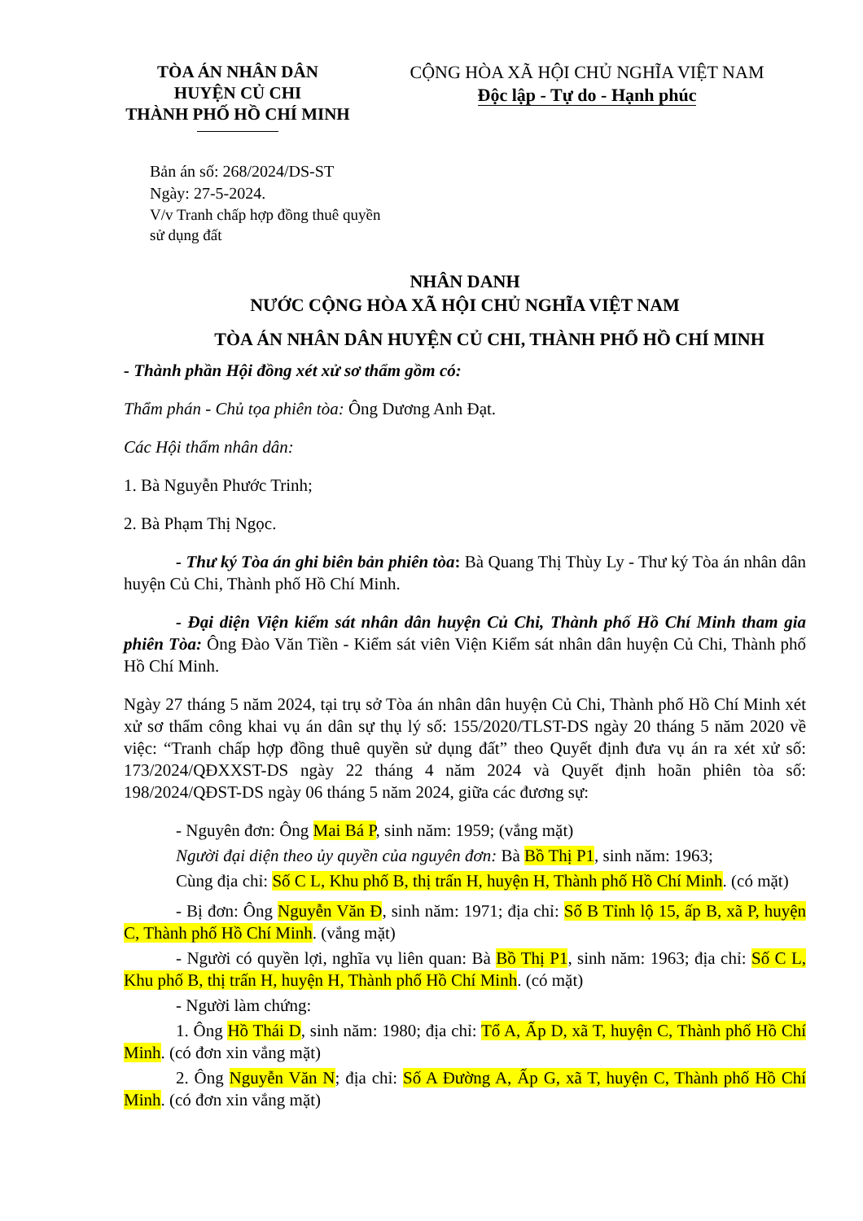TÒA ÁN NHÂN DÂN
HUYỆN CỦ CHI
THÀNH PHỐ HỒ CHÍ MINH
CỘNG HÒA XÃ HỘI CHỦ NGHĨA VIỆT NAM
Độc lập - Tự do - Hạnh phúc
Bản án số: 268/2024/DS-ST
Ngày: 27-5-2024.
V/v Tranh chấp hợp đồng thuê quyền sử dụng đất
NHÂN DANH
NƯỚC CỘNG HÒA XÃ HỘI CHỦ NGHĨA VIỆT NAM
TÒA ÁN NHÂN DÂN HUYỆN CỦ CHI, THÀNH PHỐ HỒ CHÍ MINH
- Thành phần Hội đồng xét xử sơ thẩm gồm có:
Thẩm phán - Chủ tọa phiên tòa: Ông Dương Anh Đạt.
Các Hội thẩm nhân dân:
1. Bà Nguyễn Phước Trinh;
2. Bà Phạm Thị Ngọc.
- Thư ký Tòa án ghi biên bản phiên tòa: Bà Quang Thị Thùy Ly - Thư ký Tòa án nhân dân huyện Củ Chi, Thành phố Hồ Chí Minh.
- Đại diện Viện kiểm sát nhân dân huyện Củ Chi, Thành phố Hồ Chí Minh tham gia phiên Tòa: Ông Đào Văn Tiền - Kiểm sát viên Viện Kiểm sát nhân dân huyện Củ Chi, Thành phố Hồ Chí Minh.
Ngày 27 tháng 5 năm 2024, tại trụ sở Tòa án nhân dân huyện Củ Chi, Thành phố Hồ Chí Minh xét xử sơ thẩm công khai vụ án dân sự thụ lý số: 155/2020/TLST-DS ngày 20 tháng 5 năm 2020 về việc: “Tranh chấp hợp đồng thuê quyền sử dụng đất” theo Quyết định đưa vụ án ra xét xử số: 173/2024/QĐXXST-DS ngày 22 tháng 4 năm 2024 và Quyết định hoãn phiên tòa số: 198/2024/QĐST-DS ngày 06 tháng 5 năm 2024, giữa các đương sự:
- Nguyên đơn: Ông Mai Bá P, sinh năm: 1959; (vắng mặt)
Người đại diện theo ủy quyền của nguyên đơn: Bà Bồ Thị P1, sinh năm: 1963;
Cùng địa chỉ: Số C L, Khu phố B, thị trấn H, huyện H, Thành phố Hồ Chí Minh. (có mặt)
- Bị đơn: Ông Nguyễn Văn Đ, sinh năm: 1971; địa chỉ: Số B Tỉnh lộ 15, ấp B, xã P, huyện C, Thành phố Hồ Chí Minh. (vắng mặt)
- Người có quyền lợi, nghĩa vụ liên quan: Bà Bồ Thị P1, sinh năm: 1963; địa chỉ: Số C L, Khu phố B, thị trấn H, huyện H, Thành phố Hồ Chí Minh. (có mặt)
- Người làm chứng:
1. Ông Hồ Thái D, sinh năm: 1980; địa chỉ: Tổ A, Ấp D, xã T, huyện C, Thành phố Hồ Chí Minh. (có đơn xin vắng mặt)
2. Ông Nguyễn Văn N; địa chỉ: Số A Đường A, Ấp G, xã T, huyện C, Thành phố Hồ Chí Minh. (có đơn xin vắng mặt)